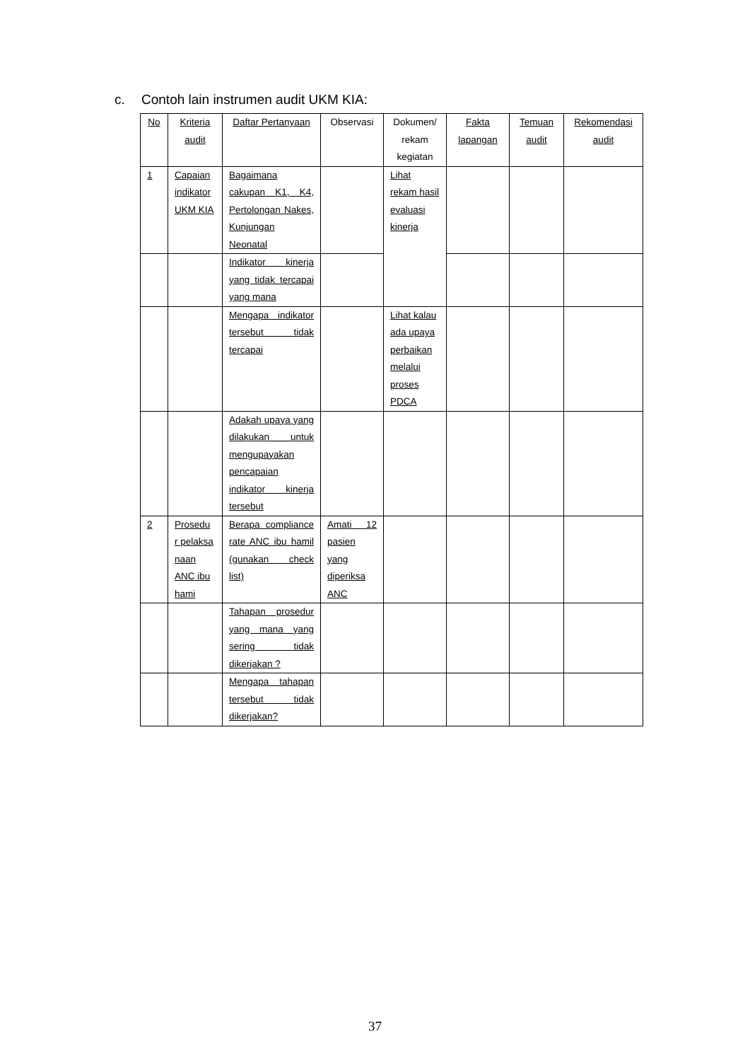c. Contoh lain instrumen audit UKM KIA:
| No | Kriteria audit | Daftar Pertanyaan | Observasi | Dokumen/ rekam kegiatan | Fakta lapangan | Temuan audit | Rekomendasi audit |
| --- | --- | --- | --- | --- | --- | --- | --- |
| 1 | Capaian indikator UKM KIA | Bagaimana cakupan K1, K4, Pertolongan Nakes, Kunjungan Neonatal | | Lihat rekam hasil evaluasi kinerja | | | |
| | | Indikator kinerja yang tidak tercapai yang mana | | | | | |
| | | Mengapa indikator tersebut tidak tercapai | | Lihat kalau ada upaya perbaikan melalui proses PDCA | | | |
| | | Adakah upaya yang dilakukan untuk mengupayakan pencapaian indikator kinerja tersebut | | | | | |
| 2 | Prosedu r pelaksa naan ANC ibu hami | Berapa compliance rate ANC ibu hamil (gunakan check list) | Amati 12 pasien yang diperiksa ANC | | | | |
| | | Tahapan prosedur yang mana yang sering tidak dikerjakan ? | | | | | |
| | | Mengapa tahapan tersebut tidak dikerjakan? | | | | | |
37